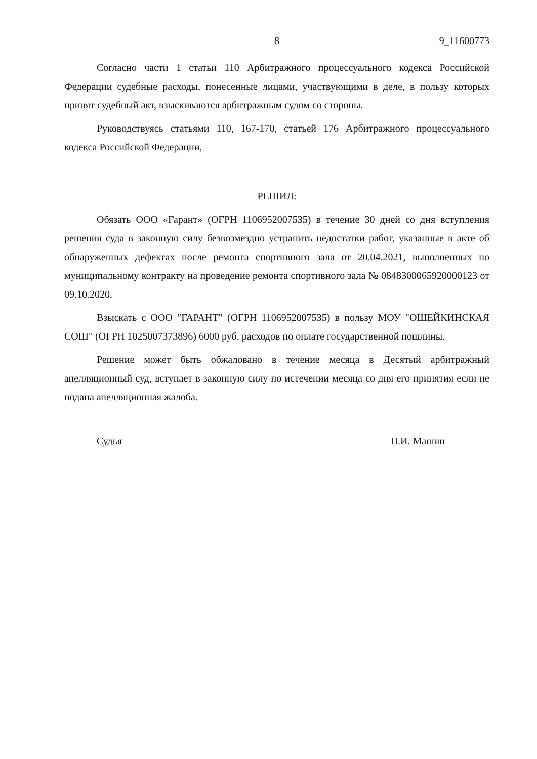8 9_11600773
Согласно части 1 статьи 110 Арбитражного процессуального кодекса Российской Федерации судебные расходы, понесенные лицами, участвующими в деле, в пользу которых принят судебный акт, взыскиваются арбитражным судом со стороны.
Руководствуясь статьями 110, 167-170, статьей 176 Арбитражного процессуального кодекса Российской Федерации,
РЕШИЛ:
Обязать ООО «Гарант» (ОГРН 1106952007535) в течение 30 дней со дня вступления решения суда в законную силу безвозмездно устранить недостатки работ, указанные в акте об обнаруженных дефектах после ремонта спортивного зала от 20.04.2021, выполненных по муниципальному контракту на проведение ремонта спортивного зала № 0848300065920000123 от 09.10.2020.
Взыскать с ООО "ГАРАНТ" (ОГРН 1106952007535) в пользу МОУ "ОШЕЙКИНСКАЯ СОШ" (ОГРН 1025007373896) 6000 руб. расходов по оплате государственной пошлины.
Решение может быть обжаловано в течение месяца в Десятый арбитражный апелляционный суд, вступает в законную силу по истечении месяца со дня его принятия если не подана апелляционная жалоба.
Судья П.И. Машин